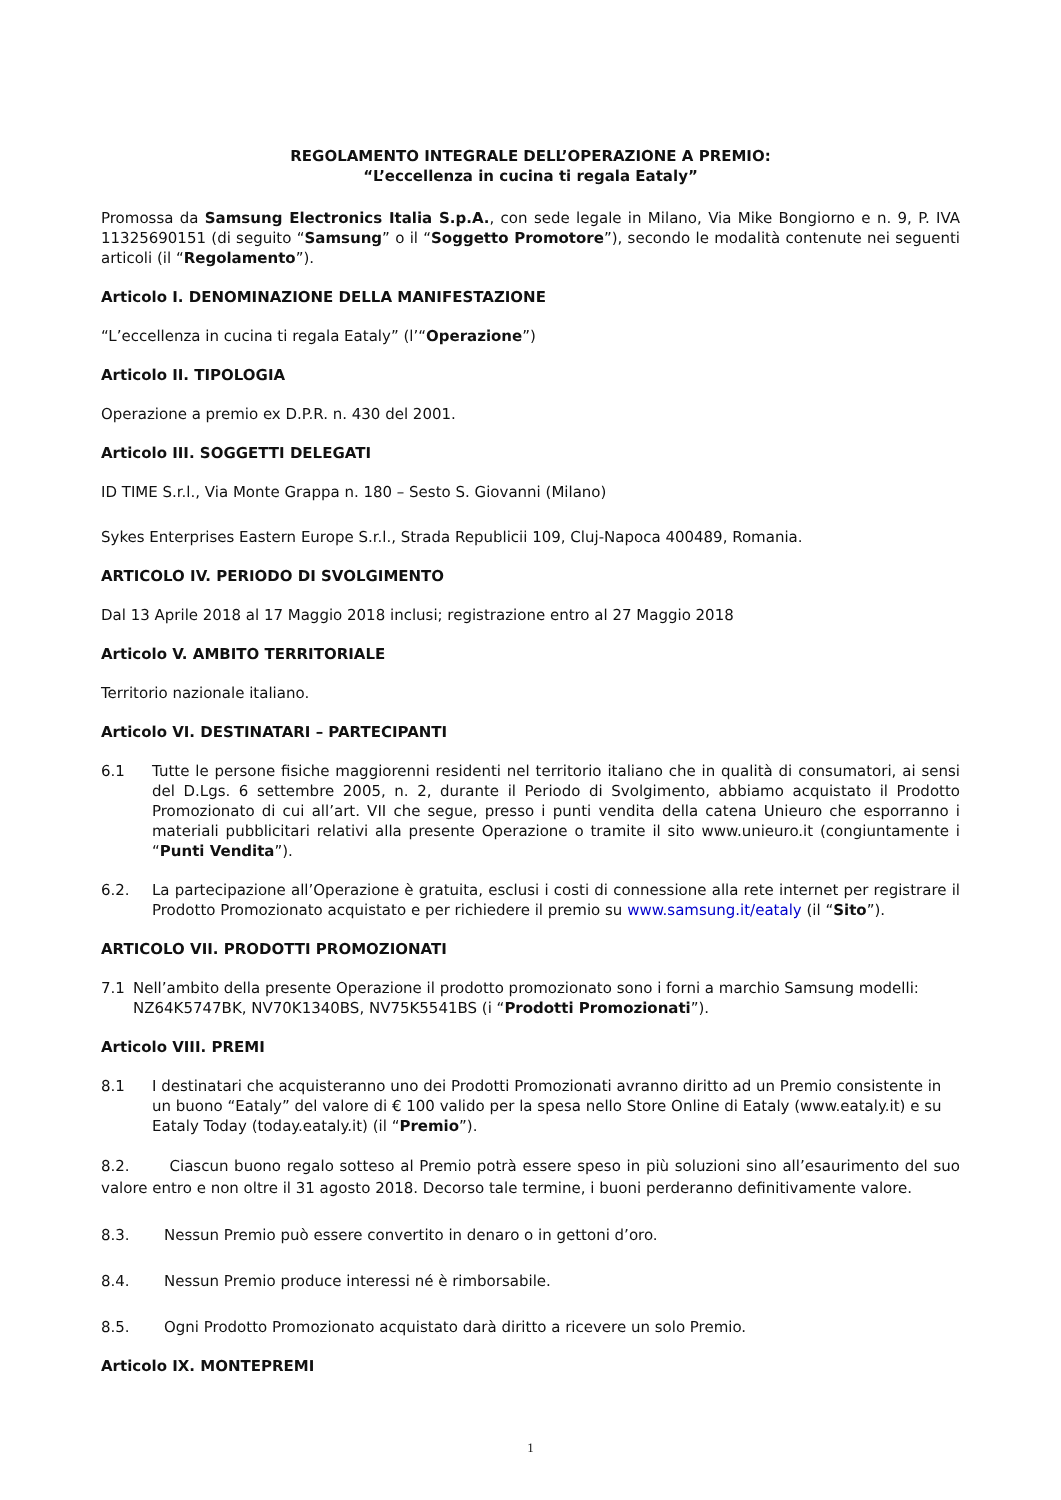REGOLAMENTO INTEGRALE DELL’OPERAZIONE A PREMIO:
“L’eccellenza in cucina ti regala Eataly”
Promossa da Samsung Electronics Italia S.p.A., con sede legale in Milano, Via Mike Bongiorno e n. 9, P. IVA 11325690151 (di seguito “Samsung” o il “Soggetto Promotore”), secondo le modalità contenute nei seguenti articoli (il “Regolamento”).
Articolo I. DENOMINAZIONE DELLA MANIFESTAZIONE
“L’eccellenza in cucina ti regala Eataly” (l’“Operazione”)
Articolo II. TIPOLOGIA
Operazione a premio ex D.P.R. n. 430 del 2001.
Articolo III. SOGGETTI DELEGATI
ID TIME S.r.l., Via Monte Grappa n. 180 – Sesto S. Giovanni (Milano)
Sykes Enterprises Eastern Europe S.r.l., Strada Republicii 109, Cluj-Napoca 400489, Romania.
ARTICOLO IV. PERIODO DI SVOLGIMENTO
Dal 13 Aprile 2018 al 17 Maggio 2018 inclusi; registrazione entro al 27 Maggio 2018
Articolo V. AMBITO TERRITORIALE
Territorio nazionale italiano.
Articolo VI. DESTINATARI – PARTECIPANTI
6.1 Tutte le persone fisiche maggiorenni residenti nel territorio italiano che in qualità di consumatori, ai sensi del D.Lgs. 6 settembre 2005, n. 2, durante il Periodo di Svolgimento, abbiamo acquistato il Prodotto Promozionato di cui all’art. VII che segue, presso i punti vendita della catena Unieuro che esporranno i materiali pubblicitari relativi alla presente Operazione o tramite il sito www.unieuro.it (congiuntamente i “Punti Vendita”).
6.2. La partecipazione all’Operazione è gratuita, esclusi i costi di connessione alla rete internet per registrare il Prodotto Promozionato acquistato e per richiedere il premio su www.samsung.it/eataly (il “Sito”).
ARTICOLO VII. PRODOTTI PROMOZIONATI
7.1 Nell’ambito della presente Operazione il prodotto promozionato sono i forni a marchio Samsung modelli: NZ64K5747BK, NV70K1340BS, NV75K5541BS (i “Prodotti Promozionati”).
Articolo VIII. PREMI
8.1 I destinatari che acquisteranno uno dei Prodotti Promozionati avranno diritto ad un Premio consistente in un buono “Eataly” del valore di € 100 valido per la spesa nello Store Online di Eataly (www.eataly.it) e su Eataly Today (today.eataly.it) (il “Premio”).
8.2. Ciascun buono regalo sotteso al Premio potrà essere speso in più soluzioni sino all’esaurimento del suo valore entro e non oltre il 31 agosto 2018. Decorso tale termine, i buoni perderanno definitivamente valore.
8.3. Nessun Premio può essere convertito in denaro o in gettoni d’oro.
8.4. Nessun Premio produce interessi né è rimborsabile.
8.5. Ogni Prodotto Promozionato acquistato darà diritto a ricevere un solo Premio.
Articolo IX. MONTEPREMI
1